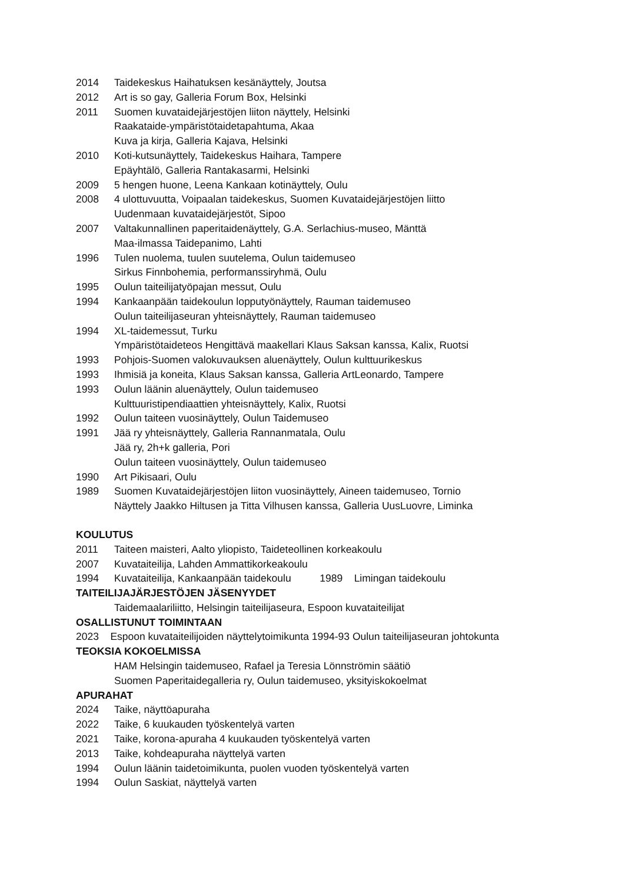2014 Taidekeskus Haihatuksen kesänäyttely, Joutsa
2012 Art is so gay, Galleria Forum Box, Helsinki
2011 Suomen kuvataidejärjestöjen liiton näyttely, Helsinki
Raakataide-ympäristötaidetapahtuma, Akaa
Kuva ja kirja, Galleria Kajava, Helsinki
2010 Koti-kutsunäyttely, Taidekeskus Haihara, Tampere
Epäyhtälö, Galleria Rantakasarmi, Helsinki
2009 5 hengen huone, Leena Kankaan kotinäyttely, Oulu
2008 4 ulottuvuutta, Voipaalan taidekeskus, Suomen Kuvataidejärjestöjen liitto
Uudenmaan kuvataidejärjestöt, Sipoo
2007 Valtakunnallinen paperitaidenäyttely, G.A. Serlachius-museo, Mänttä
Maa-ilmassa Taidepanimo, Lahti
1996 Tulen nuolema, tuulen suutelema, Oulun taidemuseo
Sirkus Finnbohemia, performanssiryhmä, Oulu
1995 Oulun taiteilijatyöpajan messut, Oulu
1994 Kankaanpään taidekoulun lopputyönäyttely, Rauman taidemuseo
Oulun taiteilijaseuran yhteisnäyttely, Rauman taidemuseo
1994 XL-taidemessut, Turku
Ympäristötaideteos Hengittävä maakellari Klaus Saksan kanssa, Kalix, Ruotsi
1993 Pohjois-Suomen valokuvauksen aluenäyttely, Oulun kulttuurikeskus
1993 Ihmisiä ja koneita, Klaus Saksan kanssa, Galleria ArtLeonardo, Tampere
1993 Oulun läänin aluenäyttely, Oulun taidemuseo
Kulttuuristipendiaattien yhteisnäyttely, Kalix, Ruotsi
1992 Oulun taiteen vuosinäyttely, Oulun Taidemuseo
1991 Jää ry yhteisnäyttely, Galleria Rannanmatala, Oulu
Jää ry, 2h+k galleria, Pori
Oulun taiteen vuosinäyttely, Oulun taidemuseo
1990 Art Pikisaari, Oulu
1989 Suomen Kuvataidejärjestöjen liiton vuosinäyttely, Aineen taidemuseo, Tornio
Näyttely Jaakko Hiltusen ja Titta Vilhusen kanssa, Galleria UusLuovre, Liminka
KOULUTUS
2011 Taiteen maisteri, Aalto yliopisto, Taideteollinen korkeakoulu
2007 Kuvataiteilija, Lahden Ammattikorkeakoulu
1994 Kuvataiteilija, Kankaanpään taidekoulu 1989 Limingan taidekoulu
TAITEILIJAJÄRJESTÖJEN JÄSENYYDET
Taidemaalariliitto, Helsingin taiteilijaseura, Espoon kuvataiteilijat
OSALLISTUNUT TOIMINTAAN
2023 Espoon kuvataiteilijoiden näyttelytoimikunta 1994-93 Oulun taiteilijaseuran johtokunta
TEOKSIA KOKOELMISSA
HAM Helsingin taidemuseo, Rafael ja Teresia Lönnströmin säätiö
Suomen Paperitaidegalleria ry, Oulun taidemuseo, yksityiskokoelmat
APURAHAT
2024 Taike, näyttöapuraha
2022 Taike, 6 kuukauden työskentelyä varten
2021 Taike, korona-apuraha 4 kuukauden työskentelyä varten
2013 Taike, kohdeapuraha näyttelyä varten
1994 Oulun läänin taidetoimikunta, puolen vuoden työskentelyä varten
1994 Oulun Saskiat, näyttelyä varten